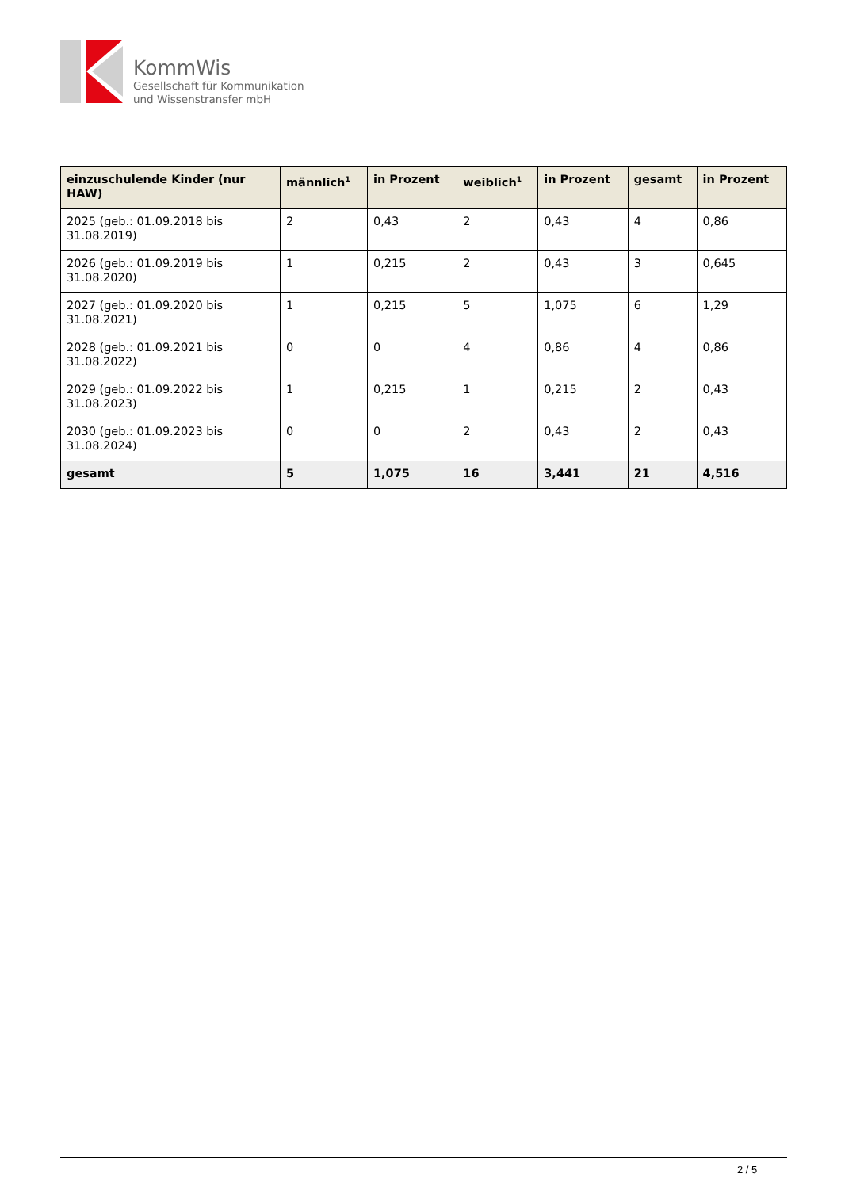KommWis
Gesellschaft für Kommunikation
und Wissenstransfer mbH
| einzuschulende Kinder (nur HAW) | männlich<sup>1</sup> | in Prozent | weiblich<sup>1</sup> | in Prozent | gesamt | in Prozent |
| --- | --- | --- | --- | --- | --- | --- |
| 2025 (geb.: 01.09.2018 bis 31.08.2019) | 2 | 0,43 | 2 | 0,43 | 4 | 0,86 |
| 2026 (geb.: 01.09.2019 bis 31.08.2020) | 1 | 0,215 | 2 | 0,43 | 3 | 0,645 |
| 2027 (geb.: 01.09.2020 bis 31.08.2021) | 1 | 0,215 | 5 | 1,075 | 6 | 1,29 |
| 2028 (geb.: 01.09.2021 bis 31.08.2022) | 0 | 0 | 4 | 0,86 | 4 | 0,86 |
| 2029 (geb.: 01.09.2022 bis 31.08.2023) | 1 | 0,215 | 1 | 0,215 | 2 | 0,43 |
| 2030 (geb.: 01.09.2023 bis 31.08.2024) | 0 | 0 | 2 | 0,43 | 2 | 0,43 |
| gesamt | 5 | 1,075 | 16 | 3,441 | 21 | 4,516 |
2 / 5